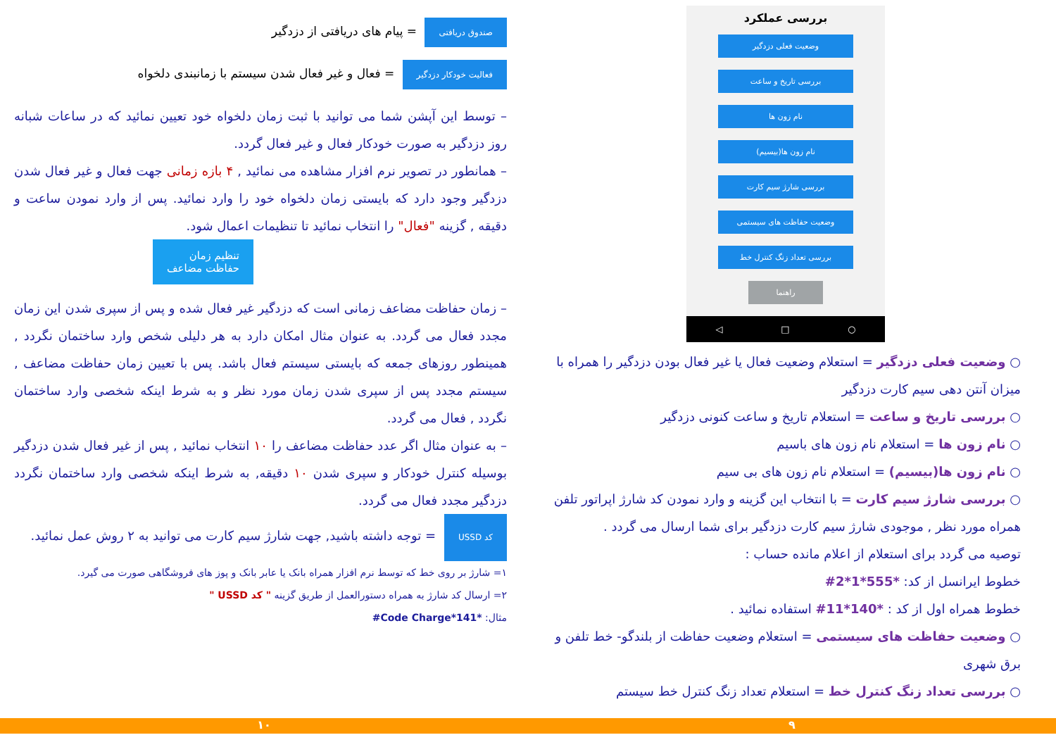بررسی عملکرد
وضعیت فعلی دزدگیر
بررسی تاریخ و ساعت
نام زون ها
نام زون ها(بیسیم)
بررسی شارژ سیم کارت
وضعیت حفاظت های سیستمی
بررسی تعداد زنگ کنترل خط
راهنما
○ □ ◁
○ وضعیت فعلی دزدگیر = استعلام وضعیت فعال یا غیر فعال بودن دزدگیر را همراه با میزان آنتن دهی سیم کارت دزدگیر
○ بررسی تاریخ و ساعت = استعلام تاریخ و ساعت کنونی دزدگیر
○ نام زون ها = استعلام نام زون های باسیم
○ نام زون ها(بیسیم) = استعلام نام زون های بی سیم
○ بررسی شارژ سیم کارت = با انتخاب این گزینه و وارد نمودن کد شارژ اپراتور تلفن همراه مورد نظر , موجودی شارژ سیم کارت دزدگیر برای شما ارسال می گردد .
توصیه می گردد برای استعلام از اعلام مانده حساب :
خطوط ایرانسل از کد: *555*1*2#
خطوط همراه اول از کد : *140*11# استفاده نمائید .
○ وضعیت حفاظت های سیستمی = استعلام وضعیت حفاظت از بلندگو- خط تلفن و برق شهری
○ بررسی تعداد زنگ کنترل خط = استعلام تعداد زنگ کنترل خط سیستم
صندوق دریافتی = پیام های دریافتی از دزدگیر
فعالیت خودکار دزدگیر = فعال و غیر فعال شدن سیستم با زمانبندی دلخواه
– توسط این آپشن شما می توانید با ثبت زمان دلخواه خود تعیین نمائید که در ساعات شبانه روز دزدگیر به صورت خودکار فعال و غیر فعال گردد.
– همانطور در تصویر نرم افزار مشاهده می نمائید , ۴ بازه زمانی جهت فعال و غیر فعال شدن دزدگیر وجود دارد که بایستی زمان دلخواه خود را وارد نمائید. پس از وارد نمودن ساعت و دقیقه , گزینه "فعال" را انتخاب نمائید تا تنظیمات اعمال شود.
تنظیم زمان
حفاظت مضاعف
– زمان حفاظت مضاعف زمانی است که دزدگیر غیر فعال شده و پس از سپری شدن این زمان مجدد فعال می گردد. به عنوان مثال امکان دارد به هر دلیلی شخص وارد ساختمان نگردد , همینطور روزهای جمعه که بایستی سیستم فعال باشد. پس با تعیین زمان حفاظت مضاعف , سیستم مجدد پس از سپری شدن زمان مورد نظر و به شرط اینکه شخصی وارد ساختمان نگردد , فعال می گردد.
– به عنوان مثال اگر عدد حفاظت مضاعف را ۱۰ انتخاب نمائید , پس از غیر فعال شدن دزدگیر بوسیله کنترل خودکار و سپری شدن ۱۰ دقیقه, به شرط اینکه شخصی وارد ساختمان نگردد دزدگیر مجدد فعال می گردد.
کد USSD = توجه داشته باشید, جهت شارژ سیم کارت می توانید به ۲ روش عمل نمائید.
۱= شارژ بر روی خط که توسط نرم افزار همراه بانک یا عابر بانک و پوز های فروشگاهی صورت می گیرد.
۲= ارسال کد شارژ به همراه دستورالعمل از طریق گزینه " کد USSD "
مثال: *141*Code Charge#
۹ ۱۰